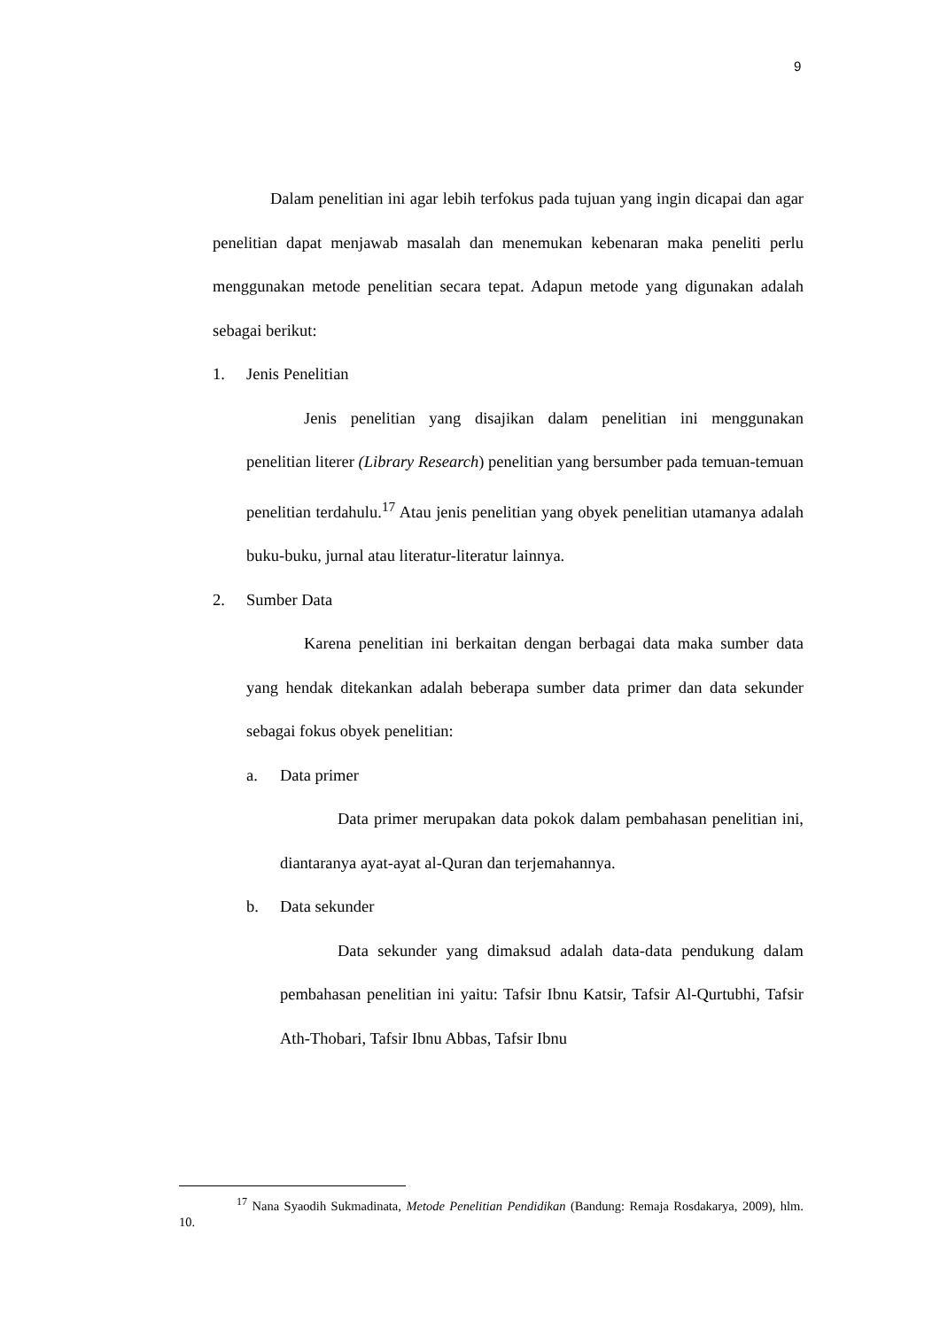9
Dalam penelitian ini agar lebih terfokus pada tujuan yang ingin dicapai dan agar penelitian dapat menjawab masalah dan menemukan kebenaran maka peneliti perlu menggunakan metode penelitian secara tepat. Adapun metode yang digunakan adalah sebagai berikut:
1. Jenis Penelitian
Jenis penelitian yang disajikan dalam penelitian ini menggunakan penelitian literer (Library Research) penelitian yang bersumber pada temuan-temuan penelitian terdahulu.<sup>17</sup> Atau jenis penelitian yang obyek penelitian utamanya adalah buku-buku, jurnal atau literatur-literatur lainnya.
2. Sumber Data
Karena penelitian ini berkaitan dengan berbagai data maka sumber data yang hendak ditekankan adalah beberapa sumber data primer dan data sekunder sebagai fokus obyek penelitian:
a. Data primer
Data primer merupakan data pokok dalam pembahasan penelitian ini, diantaranya ayat-ayat al-Quran dan terjemahannya.
b. Data sekunder
Data sekunder yang dimaksud adalah data-data pendukung dalam pembahasan penelitian ini yaitu: Tafsir Ibnu Katsir, Tafsir Al-Qurtubhi, Tafsir Ath-Thobari, Tafsir Ibnu Abbas, Tafsir Ibnu
<sup>17</sup> Nana Syaodih Sukmadinata, Metode Penelitian Pendidikan (Bandung: Remaja Rosdakarya, 2009), hlm. 10.